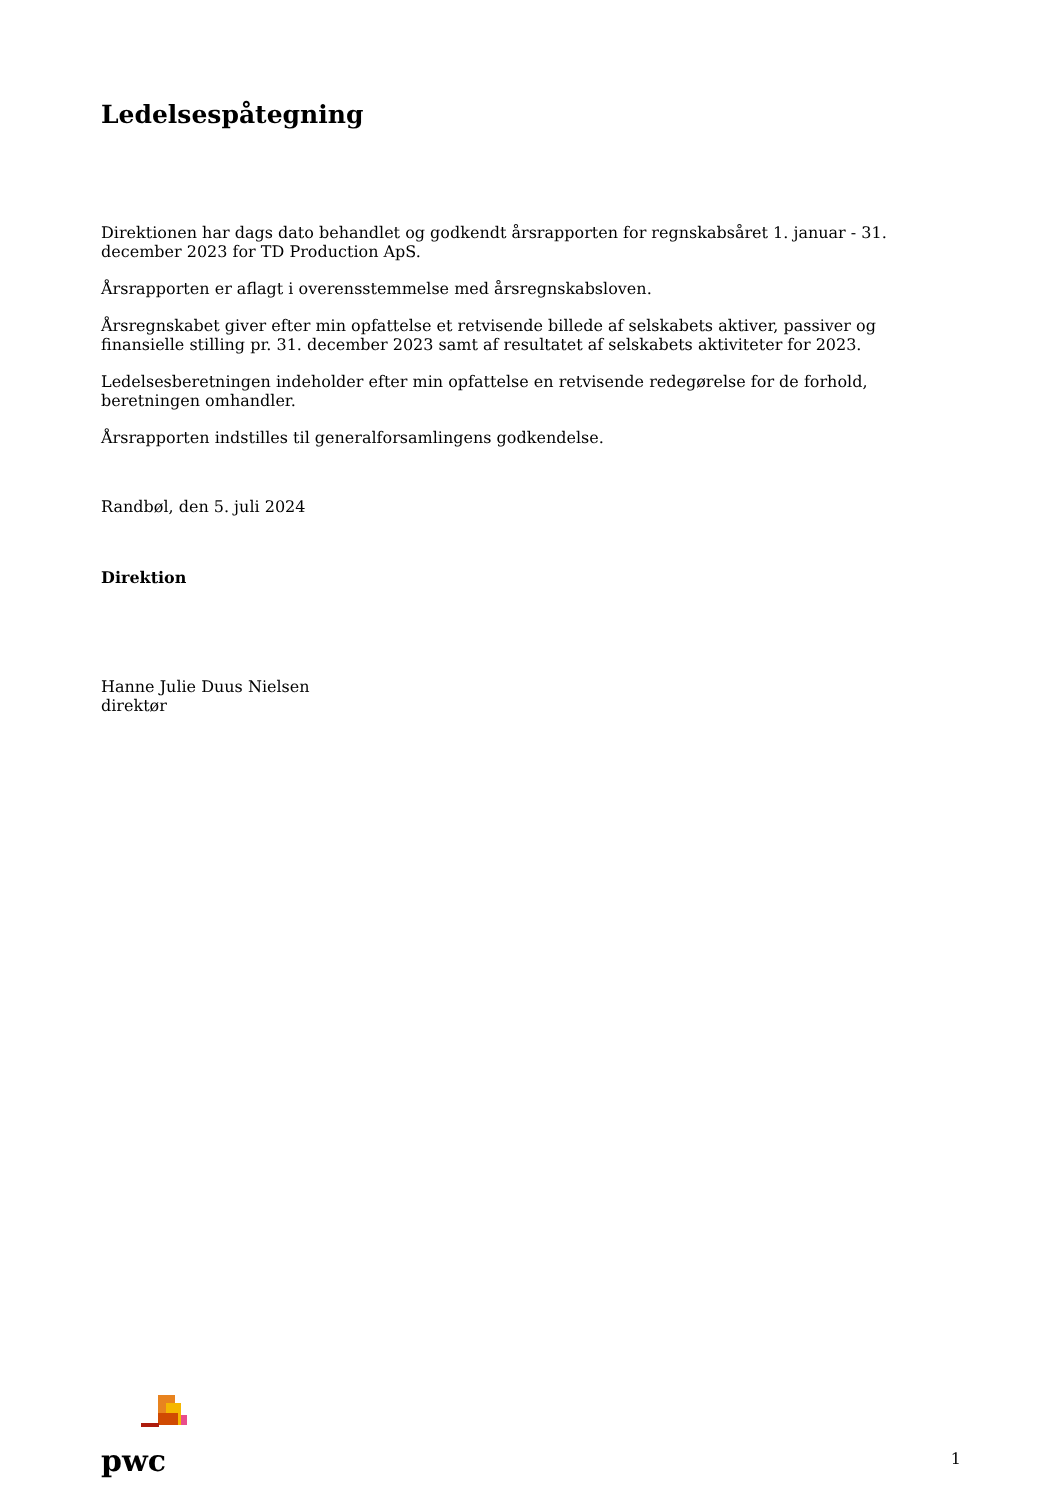Ledelsespåtegning
Direktionen har dags dato behandlet og godkendt årsrapporten for regnskabsåret 1. januar - 31. december 2023 for TD Production ApS.
Årsrapporten er aflagt i overensstemmelse med årsregnskabsloven.
Årsregnskabet giver efter min opfattelse et retvisende billede af selskabets aktiver, passiver og finansielle stilling pr. 31. december 2023 samt af resultatet af selskabets aktiviteter for 2023.
Ledelsesberetningen indeholder efter min opfattelse en retvisende redegørelse for de forhold, beretningen omhandler.
Årsrapporten indstilles til generalforsamlingens godkendelse.
Randbøl, den 5. juli 2024
Direktion
Hanne Julie Duus Nielsen
direktør
pwc
1